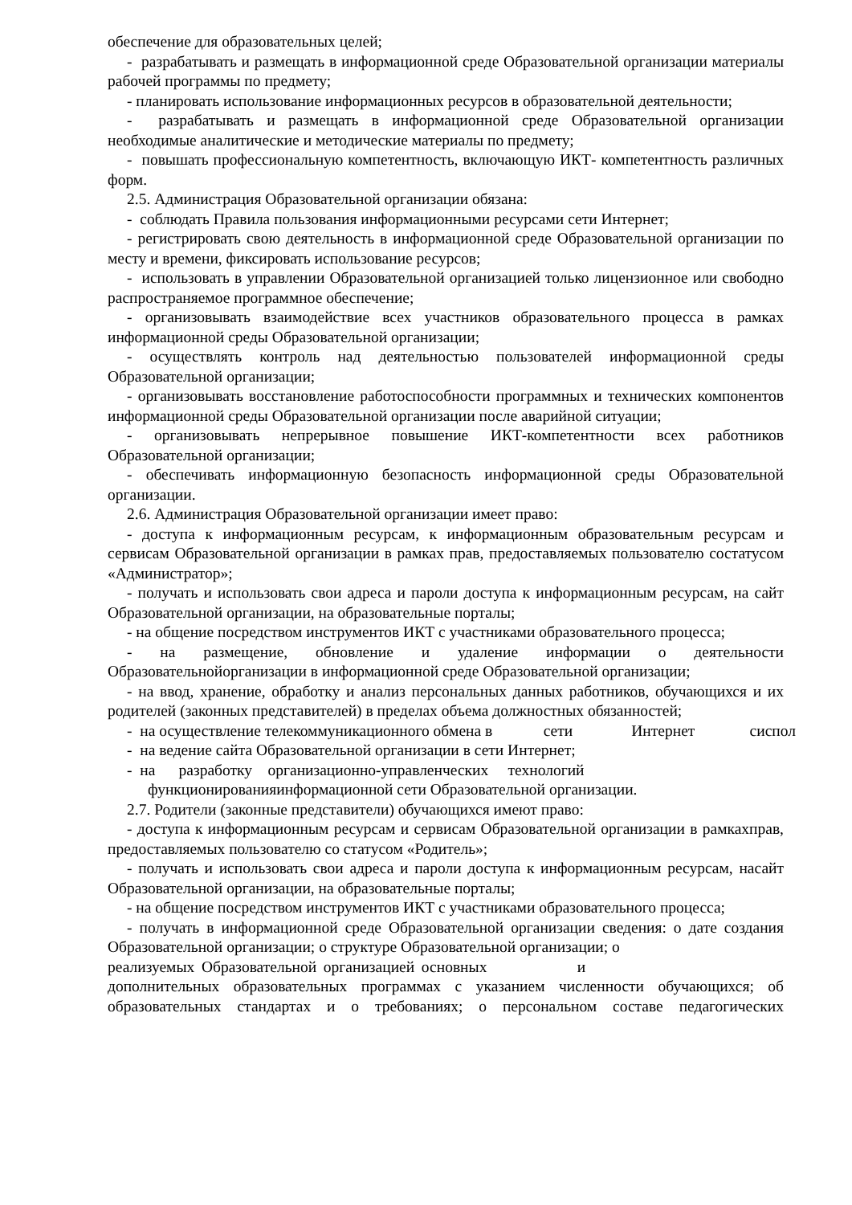обеспечение для образовательных целей;
- разрабатывать и размещать в информационной среде Образовательной организации материалы рабочей программы по предмету;
- планировать использование информационных ресурсов в образовательной деятельности;
- разрабатывать и размещать в информационной среде Образовательной организации необходимые аналитические и методические материалы по предмету;
- повышать профессиональную компетентность, включающую ИКТ- компетентность различных форм.
2.5. Администрация Образовательной организации обязана:
- соблюдать Правила пользования информационными ресурсами сети Интернет;
- регистрировать свою деятельность в информационной среде Образовательной организации по месту и времени, фиксировать использование ресурсов;
- использовать в управлении Образовательной организацией только лицензионное или свободно распространяемое программное обеспечение;
- организовывать взаимодействие всех участников образовательного процесса в рамках информационной среды Образовательной организации;
- осуществлять контроль над деятельностью пользователей информационной среды Образовательной организации;
- организовывать восстановление работоспособности программных и технических компонентов информационной среды Образовательной организации после аварийной ситуации;
- организовывать непрерывное повышение ИКТ-компетентности всех работников Образовательной организации;
- обеспечивать информационную безопасность информационной среды Образовательной организации.
2.6. Администрация Образовательной организации имеет право:
- доступа к информационным ресурсам, к информационным образовательным ресурсам и сервисам Образовательной организации в рамках прав, предоставляемых пользователю состатусом «Администратор»;
- получать и использовать свои адреса и пароли доступа к информационным ресурсам, на сайт Образовательной организации, на образовательные порталы;
- на общение посредством инструментов ИКТ с участниками образовательного процесса;
- на размещение, обновление и удаление информации о деятельности Образовательнойорганизации в информационной среде Образовательной организации;
- на ввод, хранение, обработку и анализ персональных данных работников, обучающихся и их родителей (законных представителей) в пределах объема должностных обязанностей;
- на осуществление телекоммуникационного обмена в сети Интернет сиспол
- на ведение сайта Образовательной организации в сети Интернет;
- на разработку организационно-управленческих технологий
функционированияинформационной сети Образовательной организации.
2.7. Родители (законные представители) обучающихся имеют право:
- доступа к информационным ресурсам и сервисам Образовательной организации в рамкахправ, предоставляемых пользователю со статусом «Родитель»;
- получать и использовать свои адреса и пароли доступа к информационным ресурсам, насайт Образовательной организации, на образовательные порталы;
- на общение посредством инструментов ИКТ с участниками образовательного процесса;
- получать в информационной среде Образовательной организации сведения: о дате создания Образовательной организации; о структуре Образовательной организации; о
реализуемых Образовательной организацией основных и
дополнительных образовательных программах с указанием численности обучающихся; об образовательных стандартах и о требованиях; о персональном составе педагогических